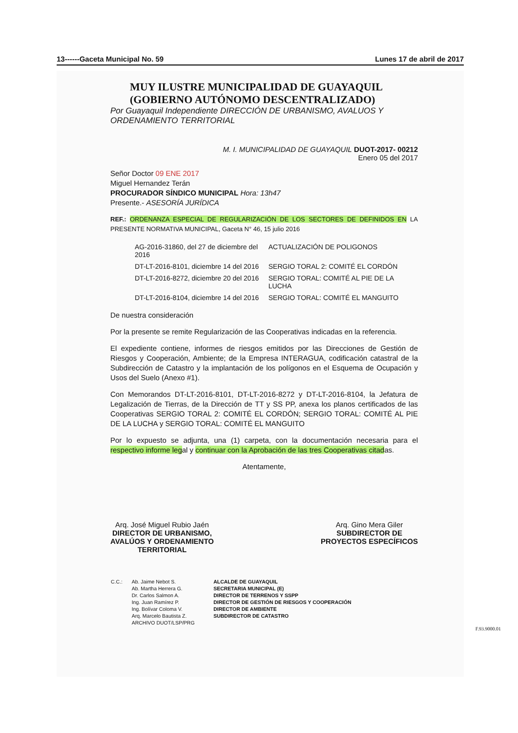13------Gaceta Municipal No. 59 Lunes 17 de abril de 2017
MUY ILUSTRE MUNICIPALIDAD DE GUAYAQUIL
(GOBIERNO AUTÓNOMO DESCENTRALIZADO)
Por Guayaquil Independiente DIRECCIÓN DE URBANISMO, AVALUOS Y ORDENAMIENTO TERRITORIAL
M. I. MUNICIPALIDAD DE GUAYAQUIL DUOT-2017- 00212
Enero 05 del 2017
Señor Doctor 09 ENE 2017
Miguel Hernandez Terán
PROCURADOR SÍNDICO MUNICIPAL Hora: 13h47
Presente.- ASESORÍA JURÍDICA
REF.: ORDENANZA ESPECIAL DE REGULARIZACIÓN DE LOS SECTORES DE DEFINIDOS EN LA PRESENTE NORMATIVA MUNICIPAL, Gaceta N° 46, 15 julio 2016
| AG-2016-31860, del 27 de diciembre del 2016 | ACTUALIZACIÓN DE POLIGONOS |
| DT-LT-2016-8101, diciembre 14 del 2016 | SERGIO TORAL 2: COMITÉ EL CORDÓN |
| DT-LT-2016-8272, diciembre 20 del 2016 | SERGIO TORAL: COMITÉ AL PIE DE LA LUCHA |
| DT-LT-2016-8104, diciembre 14 del 2016 | SERGIO TORAL: COMITÉ EL MANGUITO |
De nuestra consideración
Por la presente se remite Regularización de las Cooperativas indicadas en la referencia.
El expediente contiene, informes de riesgos emitidos por las Direcciones de Gestión de Riesgos y Cooperación, Ambiente; de la Empresa INTERAGUA, codificación catastral de la Subdirección de Catastro y la implantación de los polígonos en el Esquema de Ocupación y Usos del Suelo (Anexo #1).
Con Memorandos DT-LT-2016-8101, DT-LT-2016-8272 y DT-LT-2016-8104, la Jefatura de Legalización de Tierras, de la Dirección de TT y SS PP, anexa los planos certificados de las Cooperativas SERGIO TORAL 2: COMITÉ EL CORDÓN; SERGIO TORAL: COMITÉ AL PIE DE LA LUCHA y SERGIO TORAL: COMITÉ EL MANGUITO
Por lo expuesto se adjunta, una (1) carpeta, con la documentación necesaria para el respectivo informe legal y continuar con la Aprobación de las tres Cooperativas citadas.
Atentamente,
Arq. José Miguel Rubio Jaén
DIRECTOR DE URBANISMO,
AVALÚOS Y ORDENAMIENTO
TERRITORIAL
Arq. Gino Mera Giler
SUBDIRECTOR DE
PROYECTOS ESPECÍFICOS
| C.C.: | Ab. Jaime Nebot S. | ALCALDE DE GUAYAQUIL |
| | Ab. Martha Herrera G. | SECRETARIA MUNICIPAL (E) |
| | Dr. Carlos Salmon A. | DIRECTOR DE TERRENOS Y SSPP |
| | Ing. Juan Ramírez P. | DIRECTOR DE GESTIÓN DE RIESGOS Y COOPERACIÓN |
| | Ing. Bolívar Coloma V. | DIRECTOR DE AMBIENTE |
| | Arq. Marcelo Bautista Z. | SUBDIRECTOR DE CATASTRO |
| | ARCHIVO DUOT/LSP/PRG | |
F.93.9000.01